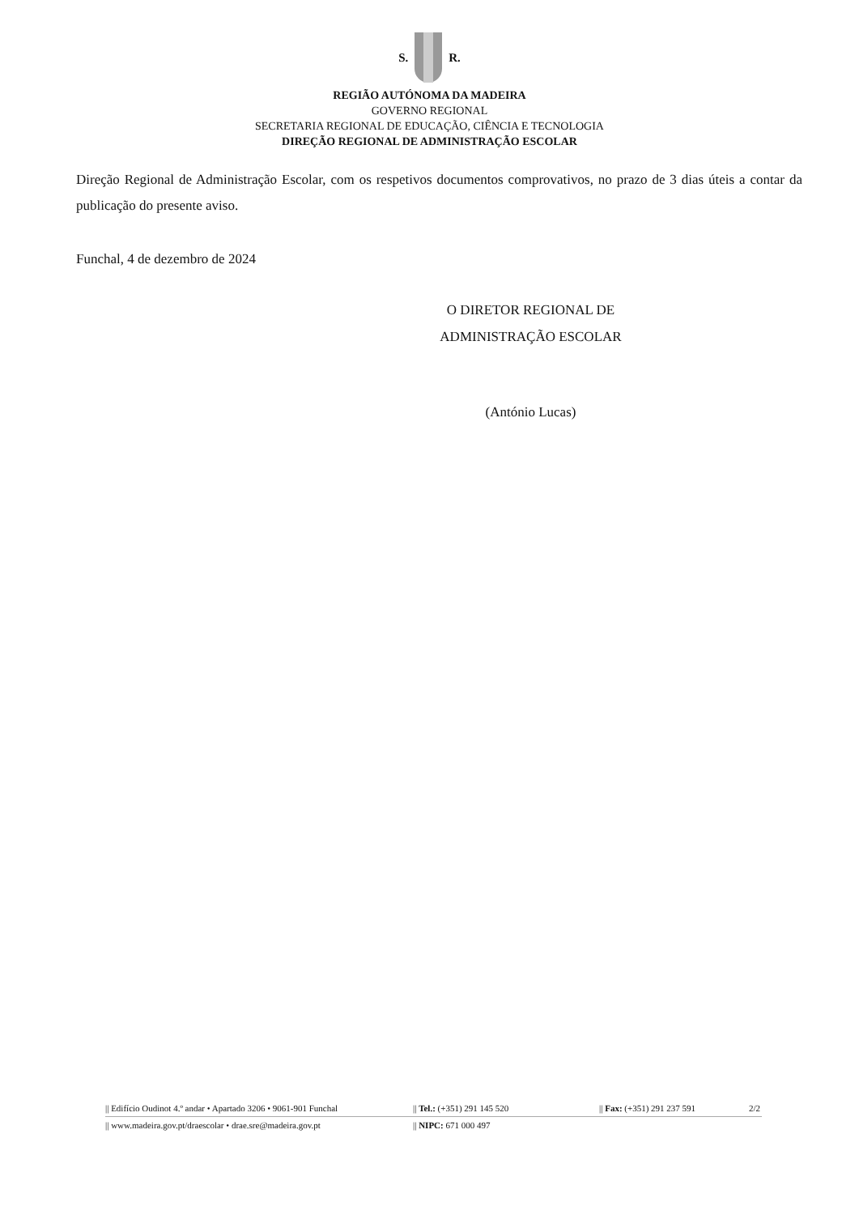S. R.
REGIÃO AUTÓNOMA DA MADEIRA
GOVERNO REGIONAL
SECRETARIA REGIONAL DE EDUCAÇÃO, CIÊNCIA E TECNOLOGIA
DIREÇÃO REGIONAL DE ADMINISTRAÇÃO ESCOLAR
Direção Regional de Administração Escolar, com os respetivos documentos comprovativos, no prazo de 3 dias úteis a contar da publicação do presente aviso.
Funchal, 4 de dezembro de 2024
O DIRETOR REGIONAL DE
ADMINISTRAÇÃO ESCOLAR
(António Lucas)
|| Edifício Oudinot 4.º andar • Apartado 3206 • 9061-901 Funchal || Tel.: (+351) 291 145 520 || Fax: (+351) 291 237 591 2/2
|| www.madeira.gov.pt/draescolar • drae.sre@madeira.gov.pt || NIPC: 671 000 497